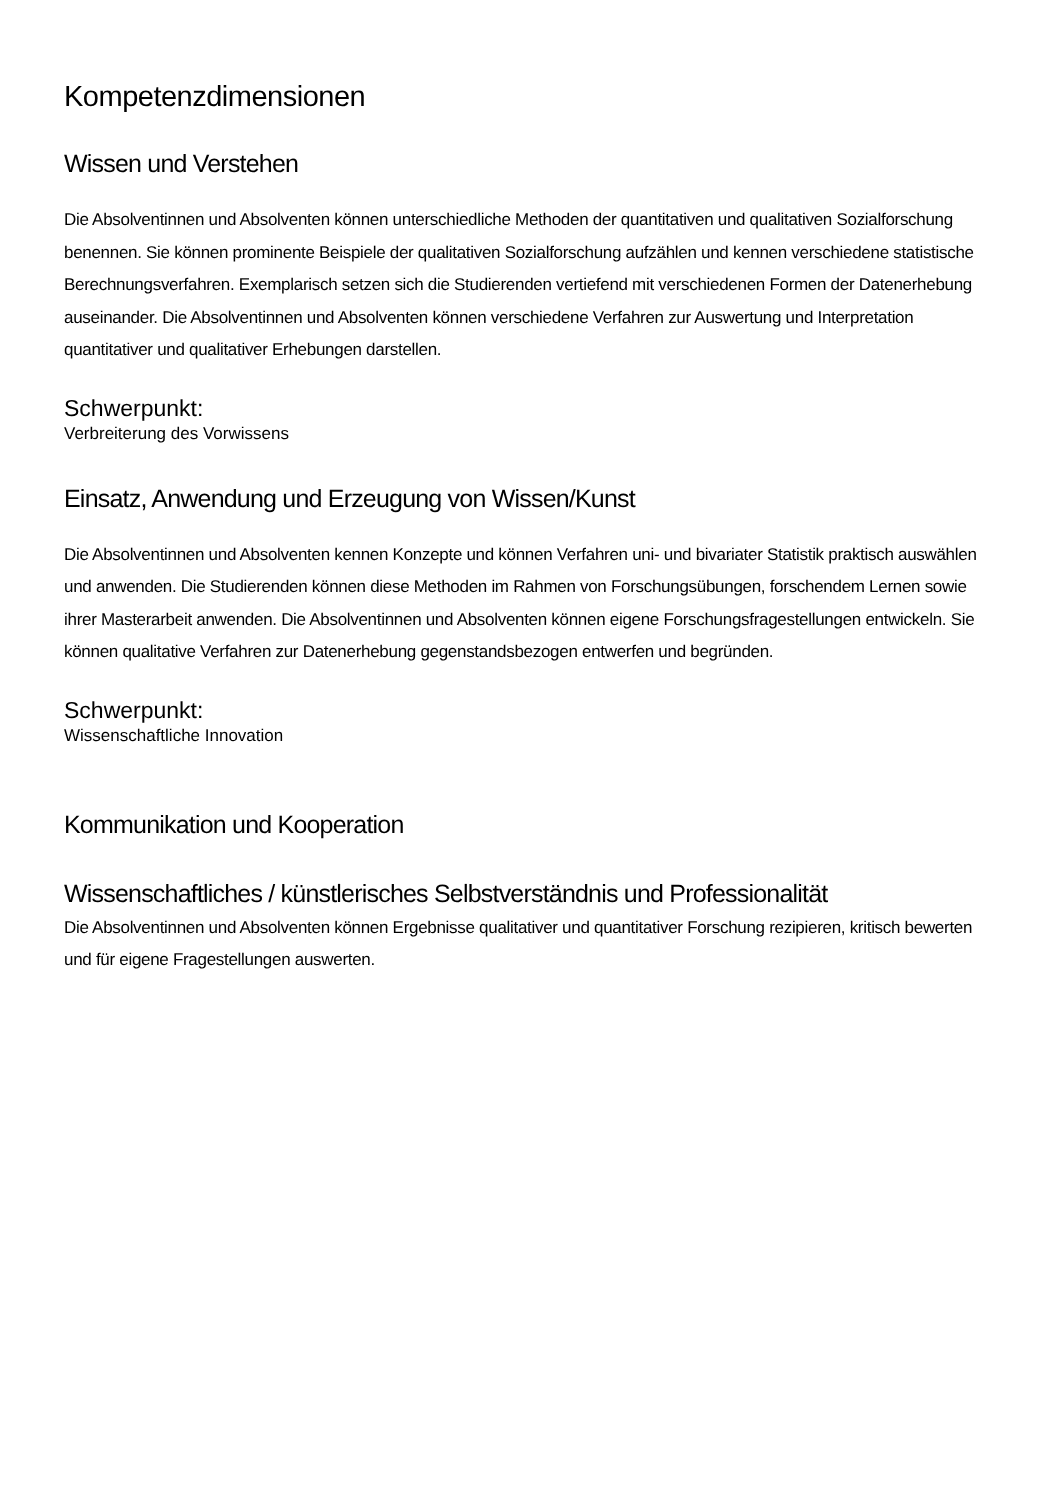Kompetenzdimensionen
Wissen und Verstehen
Die Absolventinnen und Absolventen können unterschiedliche Methoden der quantitativen und qualitativen Sozialforschung benennen. Sie können prominente Beispiele der qualitativen Sozialforschung aufzählen und kennen verschiedene statistische Berechnungsverfahren. Exemplarisch setzen sich die Studierenden vertiefend mit verschiedenen Formen der Datenerhebung auseinander. Die Absolventinnen und Absolventen können verschiedene Verfahren zur Auswertung und Interpretation quantitativer und qualitativer Erhebungen darstellen.
Schwerpunkt:
Verbreiterung des Vorwissens
Einsatz, Anwendung und Erzeugung von Wissen/Kunst
Die Absolventinnen und Absolventen kennen Konzepte und können Verfahren uni- und bivariater Statistik praktisch auswählen und anwenden. Die Studierenden können diese Methoden im Rahmen von Forschungsübungen, forschendem Lernen sowie ihrer Masterarbeit anwenden. Die Absolventinnen und Absolventen können eigene Forschungsfragestellungen entwickeln. Sie können qualitative Verfahren zur Datenerhebung gegenstandsbezogen entwerfen und begründen.
Schwerpunkt:
Wissenschaftliche Innovation
Kommunikation und Kooperation
Wissenschaftliches / künstlerisches Selbstverständnis und Professionalität
Die Absolventinnen und Absolventen können Ergebnisse qualitativer und quantitativer Forschung rezipieren, kritisch bewerten und für eigene Fragestellungen auswerten.